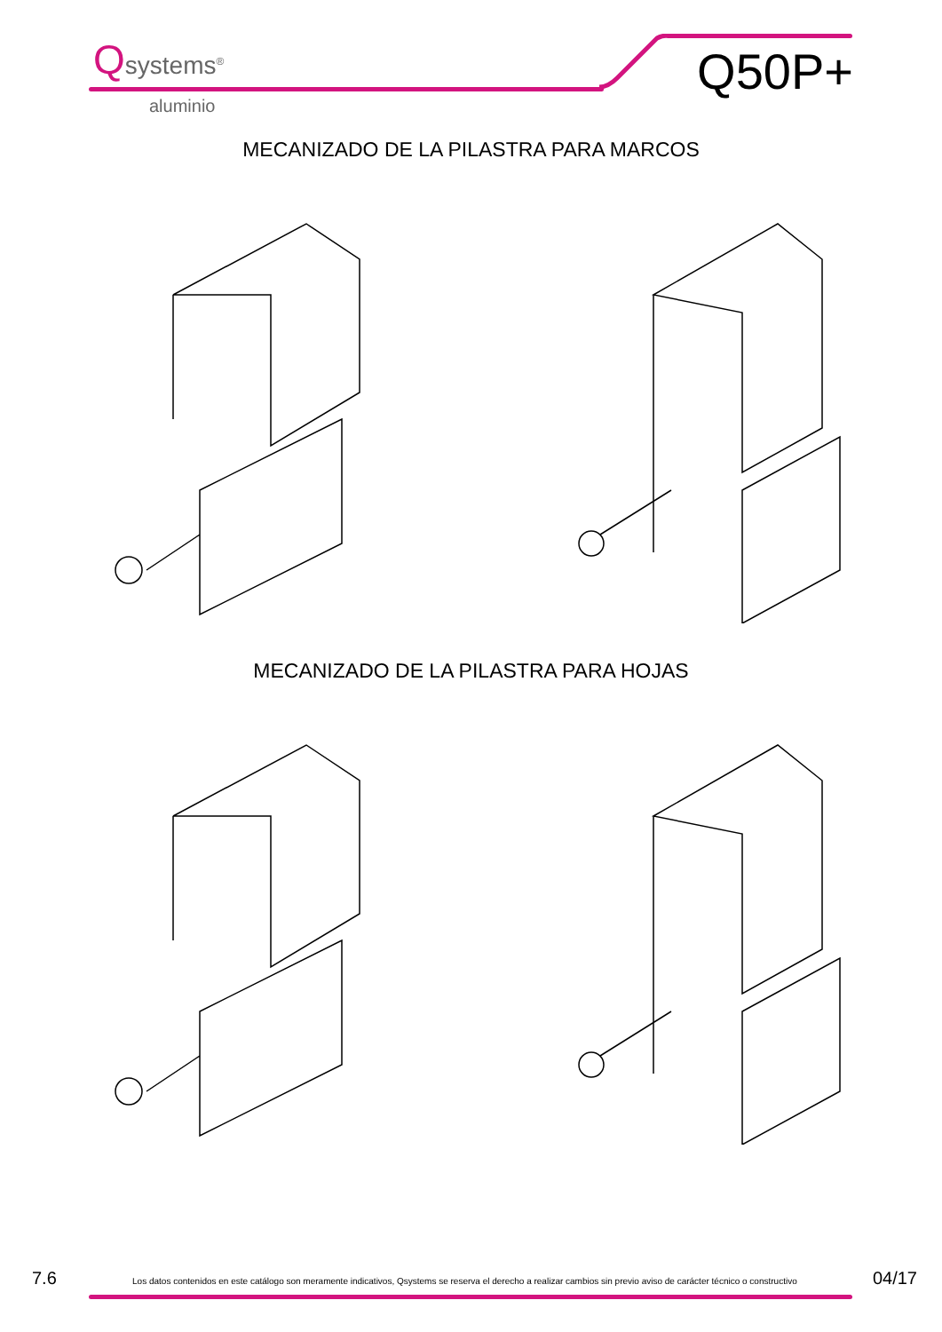Qsystems<sup>®</sup>
aluminio
Q50P+
MECANIZADO DE LA PILASTRA PARA MARCOS
MECANIZADO DE LA PILASTRA PARA HOJAS
7.6 Los datos contenidos en este catálogo son meramente indicativos, Qsystems se reserva el derecho a realizar cambios sin previo aviso de carácter técnico o constructivo 04/17